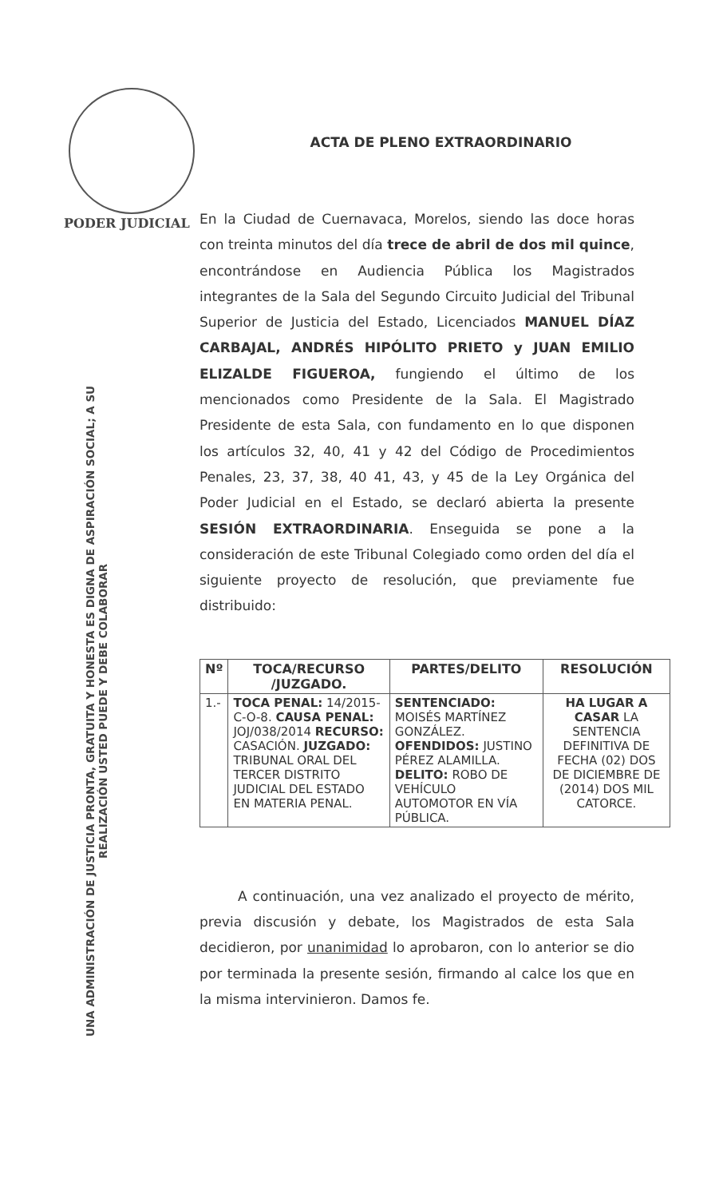PODER JUDICIAL
UNA ADMINISTRACIÓN DE JUSTICIA PRONTA, GRATUITA Y HONESTA ES DIGNA DE ASPIRACIÓN SOCIAL; A SU REALIZACIÓN USTED PUEDE Y DEBE COLABORAR
ACTA DE PLENO EXTRAORDINARIO
En la Ciudad de Cuernavaca, Morelos, siendo las doce horas con treinta minutos del día trece de abril de dos mil quince, encontrándose en Audiencia Pública los Magistrados integrantes de la Sala del Segundo Circuito Judicial del Tribunal Superior de Justicia del Estado, Licenciados MANUEL DÍAZ CARBAJAL, ANDRÉS HIPÓLITO PRIETO y JUAN EMILIO ELIZALDE FIGUEROA, fungiendo el último de los mencionados como Presidente de la Sala. El Magistrado Presidente de esta Sala, con fundamento en lo que disponen los artículos 32, 40, 41 y 42 del Código de Procedimientos Penales, 23, 37, 38, 40 41, 43, y 45 de la Ley Orgánica del Poder Judicial en el Estado, se declaró abierta la presente SESIÓN EXTRAORDINARIA. Enseguida se pone a la consideración de este Tribunal Colegiado como orden del día el siguiente proyecto de resolución, que previamente fue distribuido:
| Nº | TOCA/RECURSO /JUZGADO. | PARTES/DELITO | RESOLUCIÓN |
| --- | --- | --- | --- |
| 1.- | TOCA PENAL: 14/2015-C-O-8. CAUSA PENAL: JOJ/038/2014 RECURSO: CASACIÓN. JUZGADO: TRIBUNAL ORAL DEL TERCER DISTRITO JUDICIAL DEL ESTADO EN MATERIA PENAL. | SENTENCIADO: MOISÉS MARTÍNEZ GONZÁLEZ. OFENDIDOS: JUSTINO PÉREZ ALAMILLA. DELITO: ROBO DE VEHÍCULO AUTOMOTOR EN VÍA PÚBLICA. | HA LUGAR A CASAR LA SENTENCIA DEFINITIVA DE FECHA (02) DOS DE DICIEMBRE DE (2014) DOS MIL CATORCE. |
A continuación, una vez analizado el proyecto de mérito, previa discusión y debate, los Magistrados de esta Sala decidieron, por unanimidad lo aprobaron, con lo anterior se dio por terminada la presente sesión, firmando al calce los que en la misma intervinieron. Damos fe.